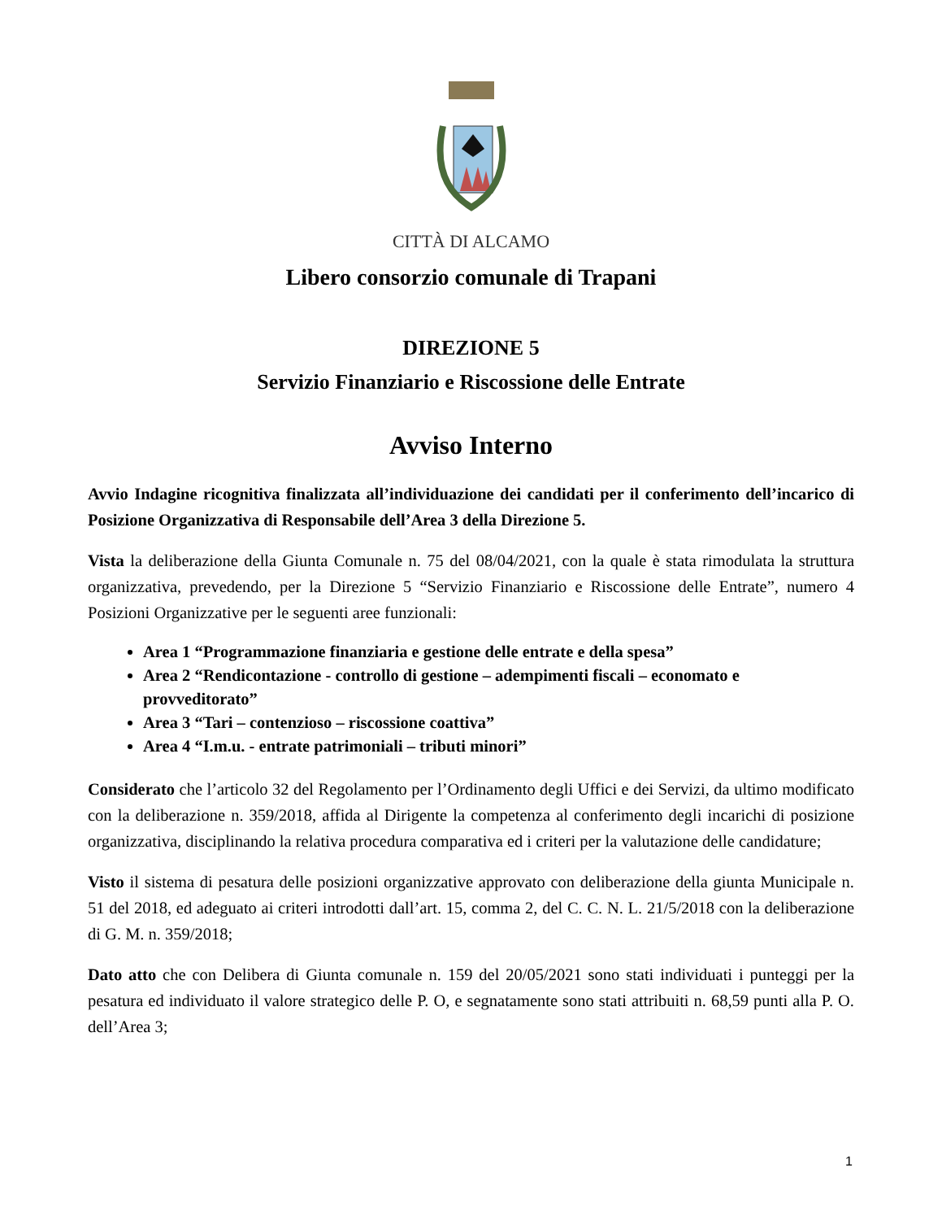CITTÀ DI ALCAMO
Libero consorzio comunale di Trapani
DIREZIONE 5
Servizio Finanziario e Riscossione delle Entrate
Avviso Interno
Avvio Indagine ricognitiva finalizzata all’individuazione dei candidati per il conferimento dell’incarico di Posizione Organizzativa di Responsabile dell’Area 3 della Direzione 5.
Vista la deliberazione della Giunta Comunale n. 75 del 08/04/2021, con la quale è stata rimodulata la struttura organizzativa, prevedendo, per la Direzione 5 “Servizio Finanziario e Riscossione delle Entrate”, numero 4 Posizioni Organizzative per le seguenti aree funzionali:
Area 1 “Programmazione finanziaria e gestione delle entrate e della spesa”
Area 2 “Rendicontazione - controllo di gestione – adempimenti fiscali – economato e provveditorato”
Area 3 “Tari – contenzioso – riscossione coattiva”
Area 4 “I.m.u. - entrate patrimoniali – tributi minori”
Considerato che l’articolo 32 del Regolamento per l’Ordinamento degli Uffici e dei Servizi, da ultimo modificato con la deliberazione n. 359/2018, affida al Dirigente la competenza al conferimento degli incarichi di posizione organizzativa, disciplinando la relativa procedura comparativa ed i criteri per la valutazione delle candidature;
Visto il sistema di pesatura delle posizioni organizzative approvato con deliberazione della giunta Municipale n. 51 del 2018, ed adeguato ai criteri introdotti dall’art. 15, comma 2, del C. C. N. L. 21/5/2018 con la deliberazione di G. M. n. 359/2018;
Dato atto che con Delibera di Giunta comunale n. 159 del 20/05/2021 sono stati individuati i punteggi per la pesatura ed individuato il valore strategico delle P. O, e segnatamente sono stati attribuiti n. 68,59 punti alla P. O. dell’Area 3;
1